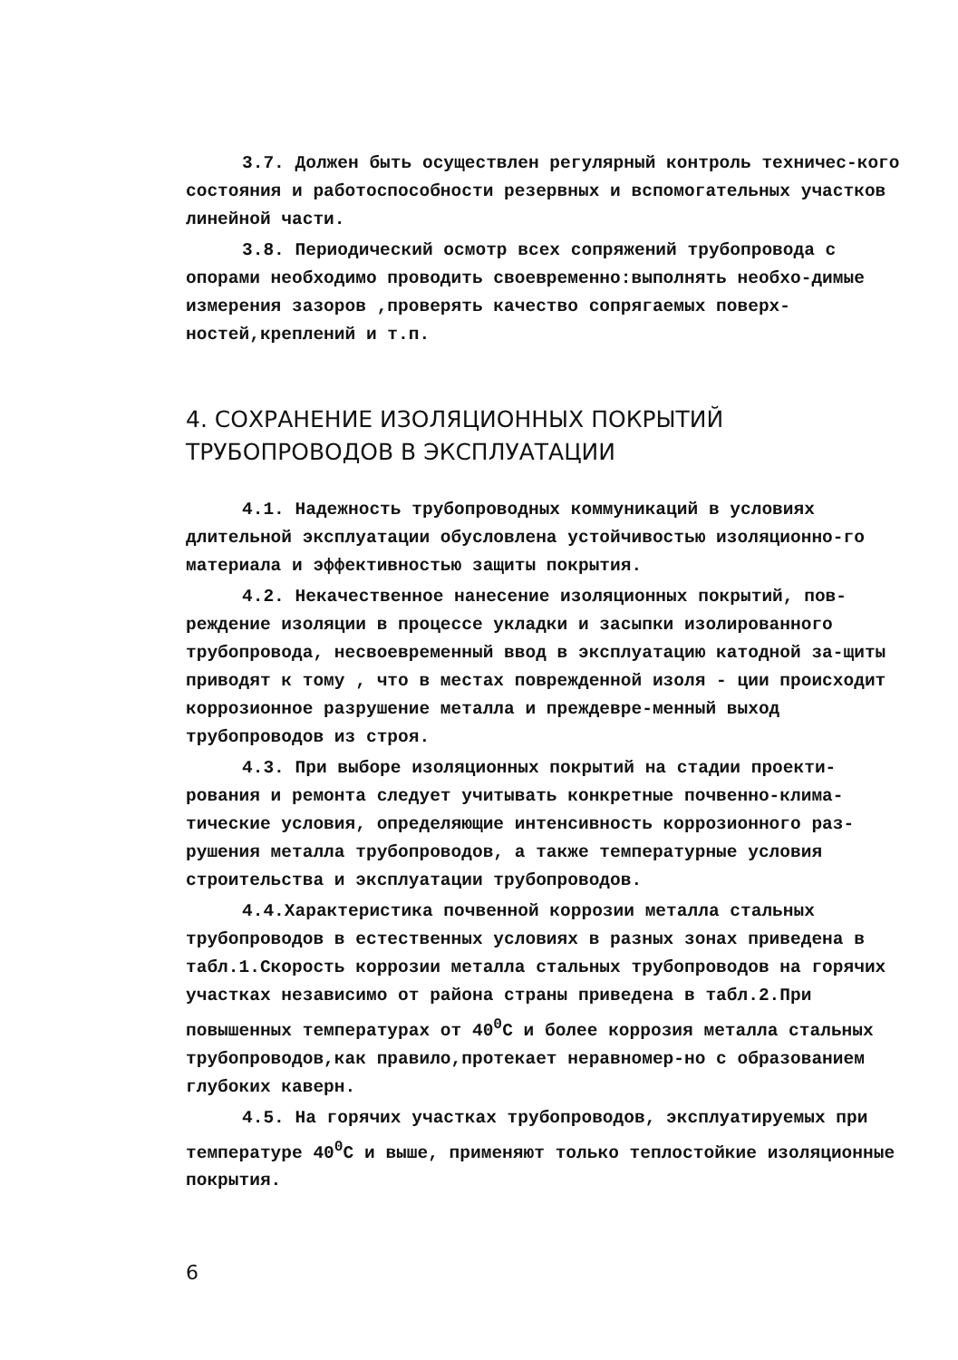3.7. Должен быть осуществлен регулярный контроль техничес-кого состояния и работоспособности резервных и вспомогательных участков линейной части.
3.8. Периодический осмотр всех сопряжений трубопровода с опорами необходимо проводить своевременно:выполнять необхо-димые измерения зазоров ,проверять качество сопрягаемых поверх-ностей,креплений и т.п.
4. СОХРАНЕНИЕ ИЗОЛЯЦИОННЫХ ПОКРЫТИЙ
ТРУБОПРОВОДОВ В ЭКСПЛУАТАЦИИ
4.1. Надежность трубопроводных коммуникаций в условиях длительной эксплуатации обусловлена устойчивостью изоляционно-го материала и эффективностью защиты покрытия.
4.2. Некачественное нанесение изоляционных покрытий, пов-реждение изоляции в процессе укладки и засыпки изолированного трубопровода, несвоевременный ввод в эксплуатацию катодной за-щиты приводят к тому , что в местах поврежденной изоля - ции происходит коррозионное разрушение металла и преждевре-менный выход трубопроводов из строя.
4.3. При выборе изоляционных покрытий на стадии проекти-рования и ремонта следует учитывать конкретные почвенно-клима-тические условия, определяющие интенсивность коррозионного раз-рушения металла трубопроводов, а также температурные условия строительства и эксплуатации трубопроводов.
4.4.Характеристика почвенной коррозии металла стальных трубопроводов в естественных условиях в разных зонах приведена в табл.1.Скорость коррозии металла стальных трубопроводов на горячих участках независимо от района страны приведена в табл.2.При повышенных температурах от 40<sup>0</sup>С и более коррозия металла стальных трубопроводов,как правило,протекает неравномер-но с образованием глубоких каверн.
4.5. На горячих участках трубопроводов, эксплуатируемых при температуре 40<sup>0</sup>С и выше, применяют только теплостойкие изоляционные покрытия.
6